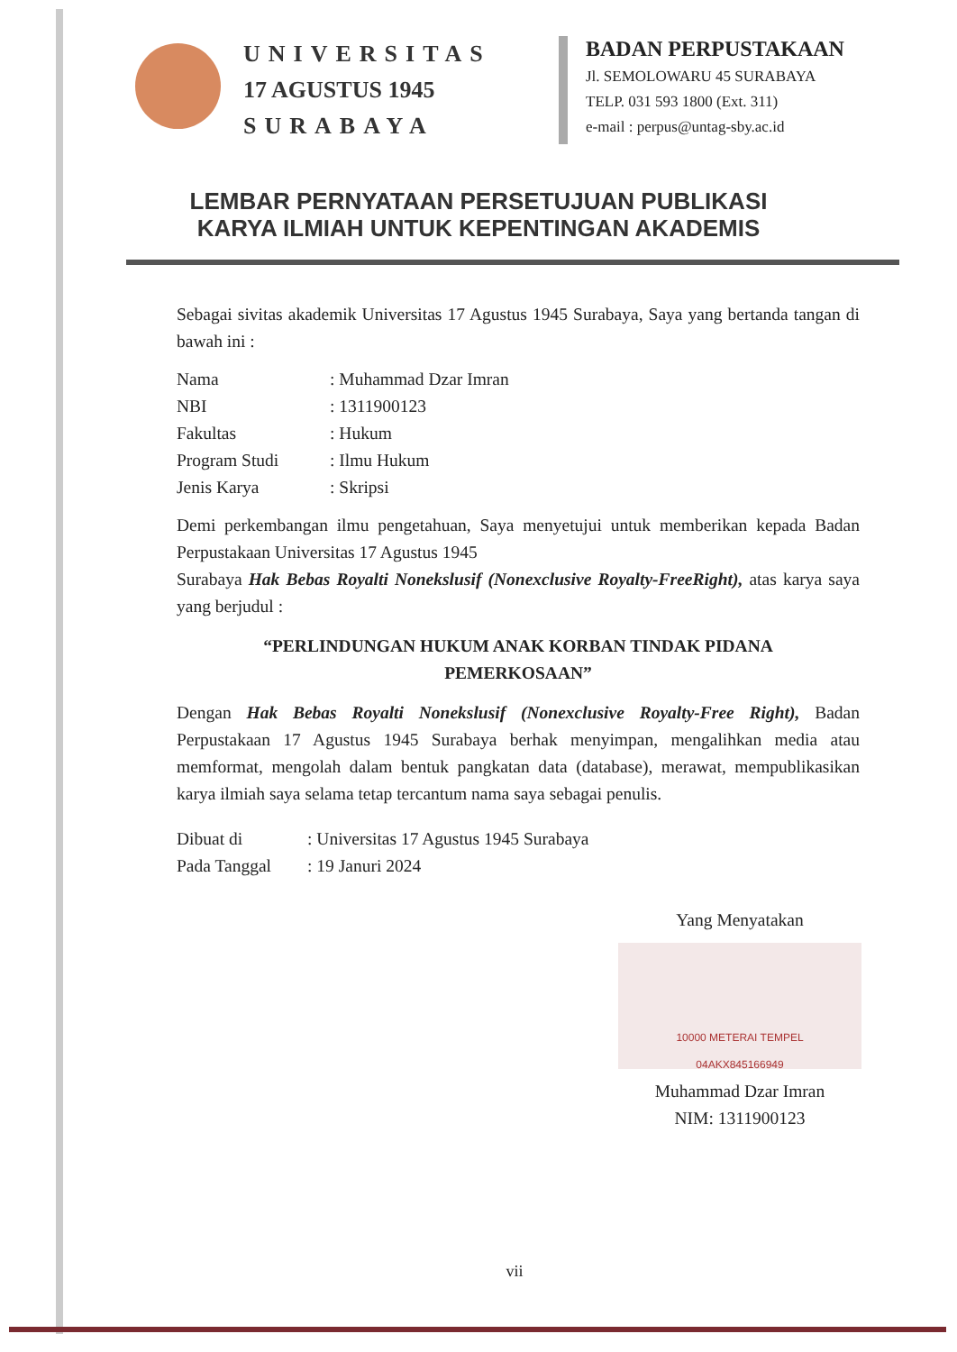UNIVERSITAS
17 AGUSTUS 1945
SURABAYA
BADAN PERPUSTAKAAN
Jl. SEMOLOWARU 45 SURABAYA
TELP. 031 593 1800 (Ext. 311)
e-mail : perpus@untag-sby.ac.id
LEMBAR PERNYATAAN PERSETUJUAN PUBLIKASI
KARYA ILMIAH UNTUK KEPENTINGAN AKADEMIS
Sebagai sivitas akademik Universitas 17 Agustus 1945 Surabaya, Saya yang bertanda tangan di bawah ini :
Nama: Muhammad Dzar Imran
NBI: 1311900123
Fakultas: Hukum
Program Studi: Ilmu Hukum
Jenis Karya: Skripsi
Demi perkembangan ilmu pengetahuan, Saya menyetujui untuk memberikan kepada Badan Perpustakaan Universitas 17 Agustus 1945
Surabaya Hak Bebas Royalti Nonekslusif (Nonexclusive Royalty-FreeRight), atas karya saya yang berjudul :
“PERLINDUNGAN HUKUM ANAK KORBAN TINDAK PIDANA
PEMERKOSAAN”
Dengan Hak Bebas Royalti Nonekslusif (Nonexclusive Royalty-Free Right), Badan Perpustakaan 17 Agustus 1945 Surabaya berhak menyimpan, mengalihkan media atau memformat, mengolah dalam bentuk pangkatan data (database), merawat, mempublikasikan karya ilmiah saya selama tetap tercantum nama saya sebagai penulis.
Dibuat di: Universitas 17 Agustus 1945 Surabaya
Pada Tanggal: 19 Januri 2024
Yang Menyatakan
10000 METERAI TEMPEL
04AKX845166949
Muhammad Dzar Imran
NIM: 1311900123
vii